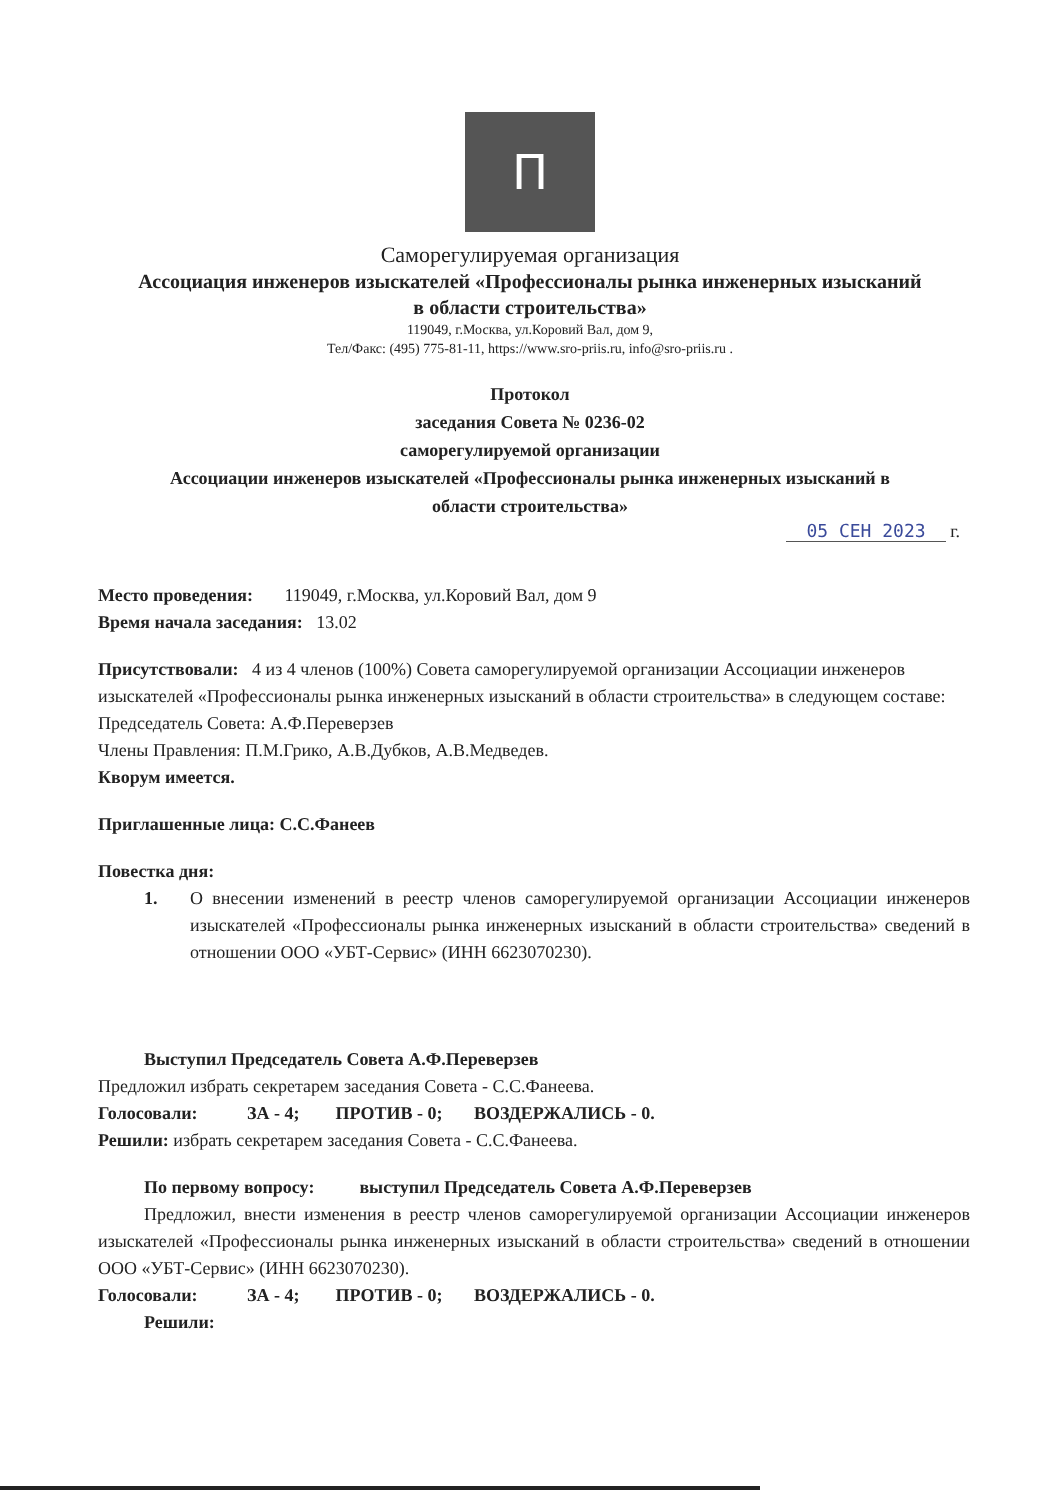П
Саморегулируемая организация
Ассоциация инженеров изыскателей «Профессионалы рынка инженерных изысканий
в области строительства»
119049, г.Москва, ул.Коровий Вал, дом 9,
Тел/Факс: (495) 775-81-11, https://www.sro-priis.ru, info@sro-priis.ru .
Протокол
заседания Совета № 0236-02
саморегулируемой организации
Ассоциации инженеров изыскателей «Профессионалы рынка инженерных изысканий в
области строительства»
05 СЕН 2023 г.
Место проведения: 119049, г.Москва, ул.Коровий Вал, дом 9
Время начала заседания: 13.02
Присутствовали: 4 из 4 членов (100%) Совета саморегулируемой организации Ассоциации инженеров изыскателей «Профессионалы рынка инженерных изысканий в области строительства» в следующем составе:
Председатель Совета: А.Ф.Переверзев
Члены Правления: П.М.Грико, А.В.Дубков, А.В.Медведев.
Кворум имеется.
Приглашенные лица: С.С.Фанеев
Повестка дня:
1. О внесении изменений в реестр членов саморегулируемой организации Ассоциации инженеров изыскателей «Профессионалы рынка инженерных изысканий в области строительства» сведений в отношении ООО «УБТ-Сервис» (ИНН 6623070230).
Выступил Председатель Совета А.Ф.Переверзев
Предложил избрать секретарем заседания Совета - С.С.Фанеева.
Голосовали: ЗА - 4; ПРОТИВ - 0; ВОЗДЕРЖАЛИСЬ - 0.
Решили: избрать секретарем заседания Совета - С.С.Фанеева.
По первому вопросу: выступил Председатель Совета А.Ф.Переверзев
Предложил, внести изменения в реестр членов саморегулируемой организации Ассоциации инженеров изыскателей «Профессионалы рынка инженерных изысканий в области строительства» сведений в отношении ООО «УБТ-Сервис» (ИНН 6623070230).
Голосовали: ЗА - 4; ПРОТИВ - 0; ВОЗДЕРЖАЛИСЬ - 0.
Решили: